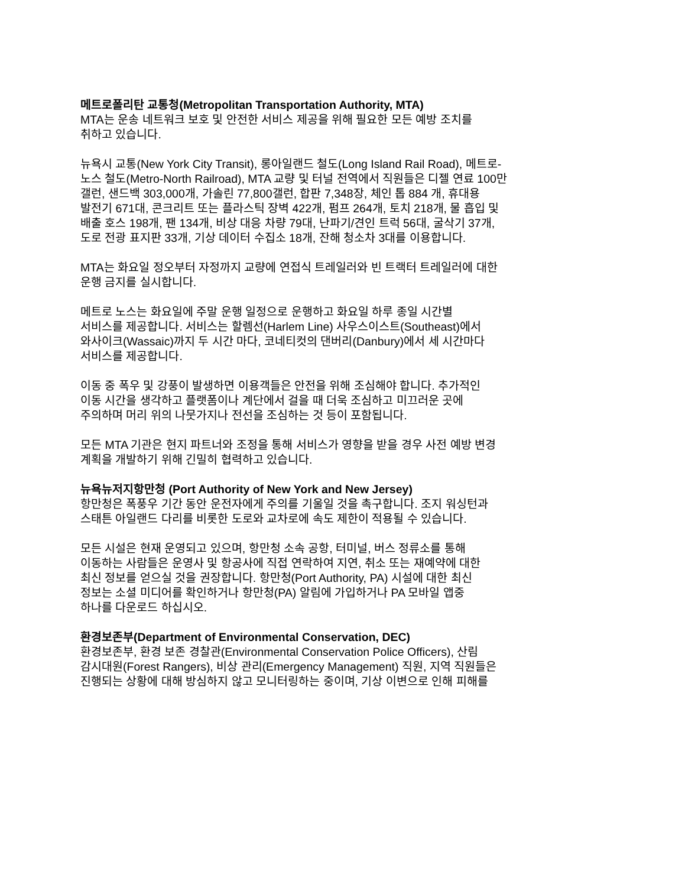메트로폴리탄 교통청(Metropolitan Transportation Authority, MTA)
MTA는 운송 네트워크 보호 및 안전한 서비스 제공을 위해 필요한 모든 예방 조치를
취하고 있습니다.
뉴욕시 교통(New York City Transit), 롱아일랜드 철도(Long Island Rail Road), 메트로-
노스 철도(Metro-North Railroad), MTA 교량 및 터널 전역에서 직원들은 디젤 연료 100만
갤런, 샌드백 303,000개, 가솔린 77,800갤런, 합판 7,348장, 체인 톱 884 개, 휴대용
발전기 671대, 콘크리트 또는 플라스틱 장벽 422개, 펌프 264개, 토치 218개, 물 흡입 및
배출 호스 198개, 팬 134개, 비상 대응 차량 79대, 난파기/견인 트럭 56대, 굴삭기 37개,
도로 전광 표지판 33개, 기상 데이터 수집소 18개, 잔해 청소차 3대를 이용합니다.
MTA는 화요일 정오부터 자정까지 교량에 연접식 트레일러와 빈 트랙터 트레일러에 대한
운행 금지를 실시합니다.
메트로 노스는 화요일에 주말 운행 일정으로 운행하고 화요일 하루 종일 시간별
서비스를 제공합니다. 서비스는 할렘선(Harlem Line) 사우스이스트(Southeast)에서
와사이크(Wassaic)까지 두 시간 마다, 코네티컷의 댄버리(Danbury)에서 세 시간마다
서비스를 제공합니다.
이동 중 폭우 및 강풍이 발생하면 이용객들은 안전을 위해 조심해야 합니다. 추가적인
이동 시간을 생각하고 플랫폼이나 계단에서 걸을 때 더욱 조심하고 미끄러운 곳에
주의하며 머리 위의 나뭇가지나 전선을 조심하는 것 등이 포함됩니다.
모든 MTA 기관은 현지 파트너와 조정을 통해 서비스가 영향을 받을 경우 사전 예방 변경
계획을 개발하기 위해 긴밀히 협력하고 있습니다.
뉴욕뉴저지항만청 (Port Authority of New York and New Jersey)
항만청은 폭풍우 기간 동안 운전자에게 주의를 기울일 것을 촉구합니다. 조지 워싱턴과
스태튼 아일랜드 다리를 비롯한 도로와 교차로에 속도 제한이 적용될 수 있습니다.
모든 시설은 현재 운영되고 있으며, 항만청 소속 공항, 터미널, 버스 정류소를 통해
이동하는 사람들은 운영사 및 항공사에 직접 연락하여 지연, 취소 또는 재예약에 대한
최신 정보를 얻으실 것을 권장합니다. 항만청(Port Authority, PA) 시설에 대한 최신
정보는 소셜 미디어를 확인하거나 항만청(PA) 알림에 가입하거나 PA 모바일 앱중
하나를 다운로드 하십시오.
환경보존부(Department of Environmental Conservation, DEC)
환경보존부, 환경 보존 경찰관(Environmental Conservation Police Officers), 산림
감시대원(Forest Rangers), 비상 관리(Emergency Management) 직원, 지역 직원들은
진행되는 상황에 대해 방심하지 않고 모니터링하는 중이며, 기상 이변으로 인해 피해를